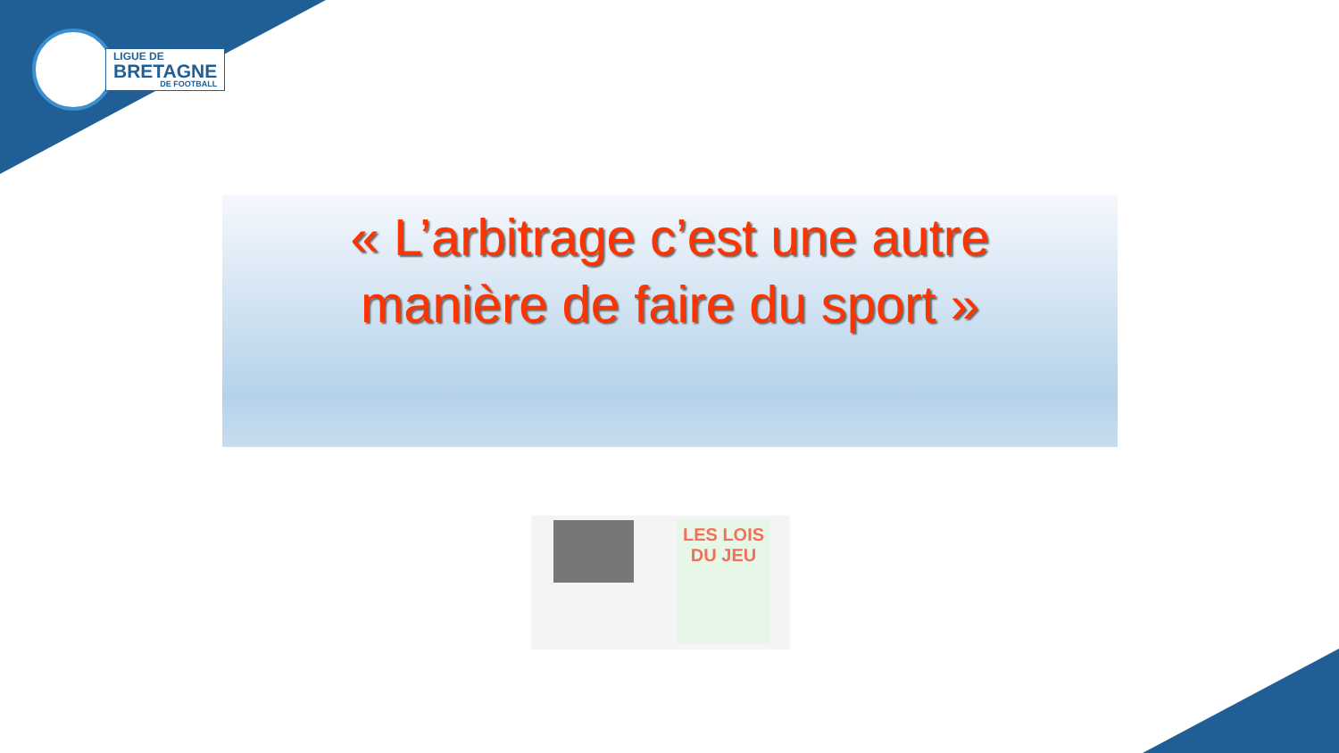LIGUE DE
BRETAGNE
DE FOOTBALL
« L’arbitrage c’est une autre
manière de faire du sport »
LES LOIS
DU JEU